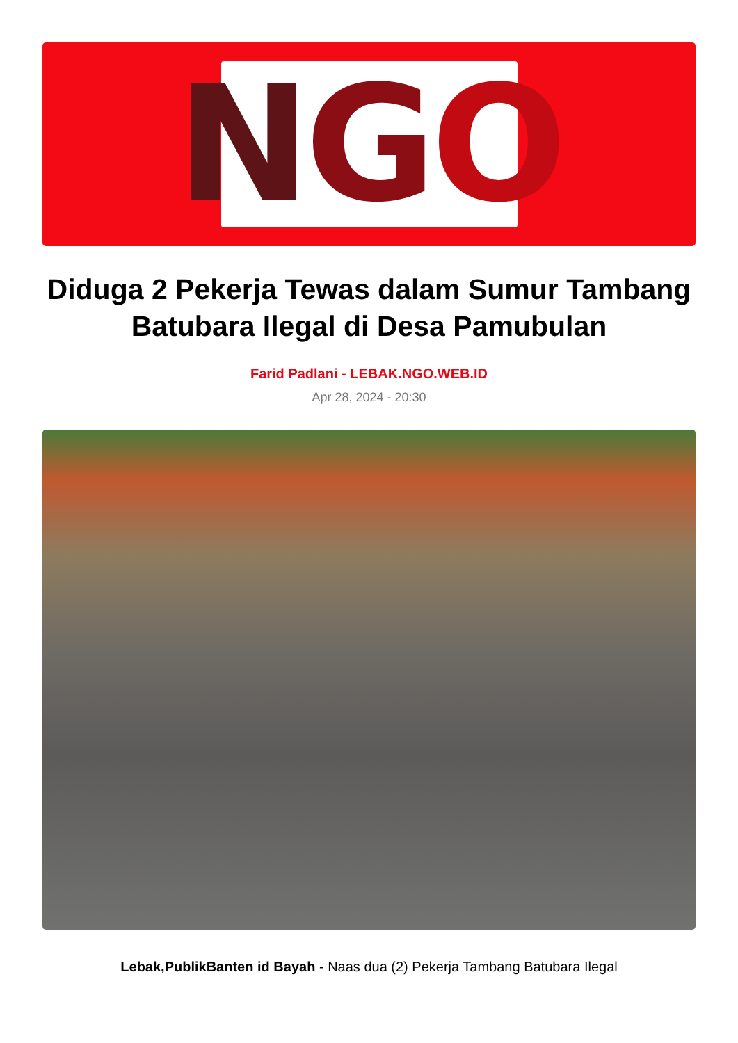N G O
Diduga 2 Pekerja Tewas dalam Sumur Tambang Batubara Ilegal di Desa Pamubulan
Farid Padlani - LEBAK.NGO.WEB.ID
Apr 28, 2024 - 20:30
Lebak,PublikBanten id Bayah - Naas dua (2) Pekerja Tambang Batubara Ilegal